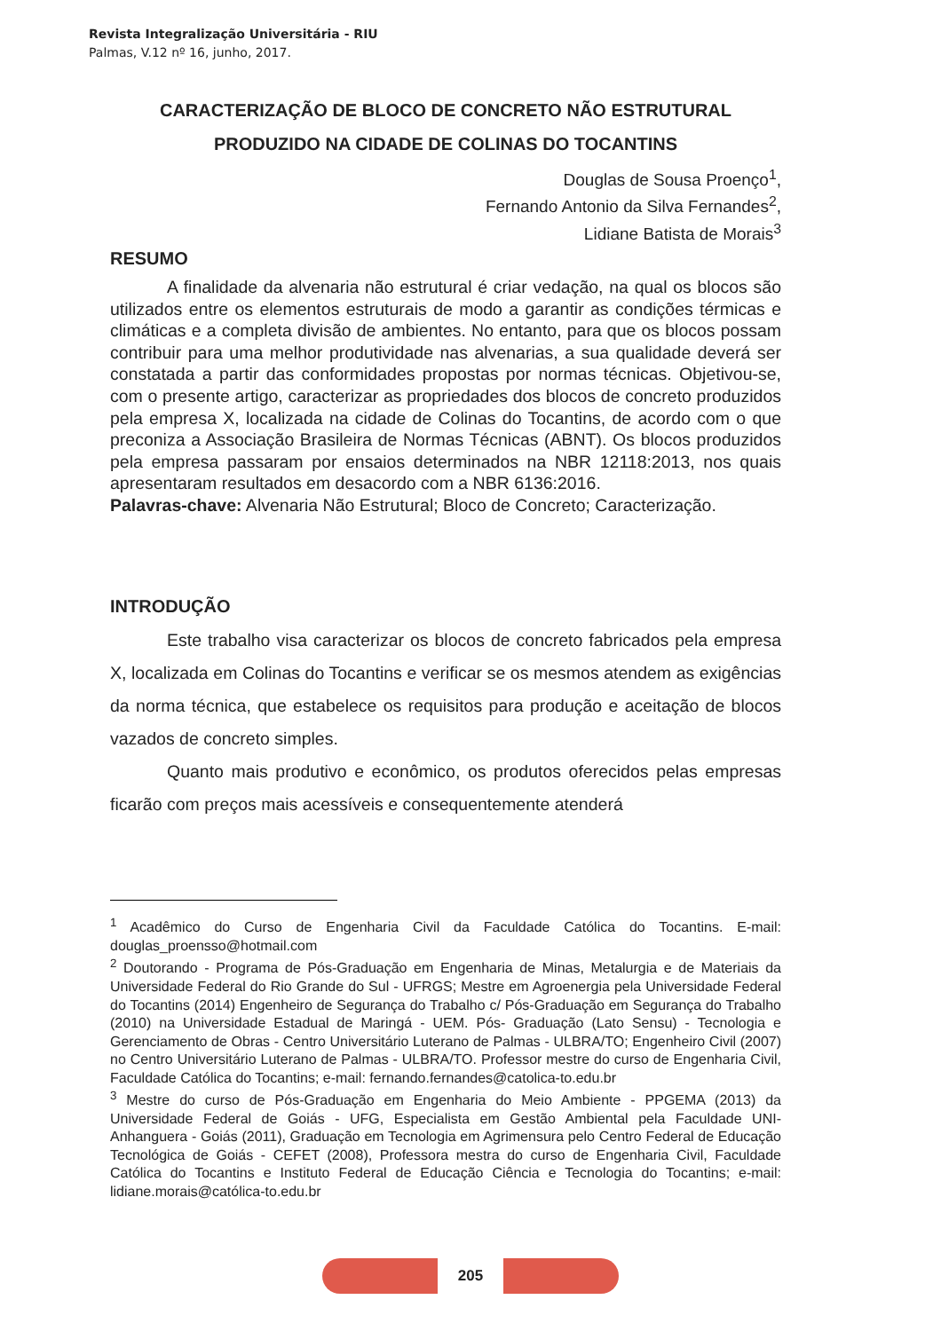Revista Integralização Universitária - RIU
Palmas, V.12 nº 16, junho, 2017.
CARACTERIZAÇÃO DE BLOCO DE CONCRETO NÃO ESTRUTURAL
PRODUZIDO NA CIDADE DE COLINAS DO TOCANTINS
Douglas de Sousa Proenço<sup>1</sup>,
Fernando Antonio da Silva Fernandes<sup>2</sup>,
Lidiane Batista de Morais<sup>3</sup>
RESUMO
A finalidade da alvenaria não estrutural é criar vedação, na qual os blocos são utilizados entre os elementos estruturais de modo a garantir as condições térmicas e climáticas e a completa divisão de ambientes. No entanto, para que os blocos possam contribuir para uma melhor produtividade nas alvenarias, a sua qualidade deverá ser constatada a partir das conformidades propostas por normas técnicas. Objetivou-se, com o presente artigo, caracterizar as propriedades dos blocos de concreto produzidos pela empresa X, localizada na cidade de Colinas do Tocantins, de acordo com o que preconiza a Associação Brasileira de Normas Técnicas (ABNT). Os blocos produzidos pela empresa passaram por ensaios determinados na NBR 12118:2013, nos quais apresentaram resultados em desacordo com a NBR 6136:2016.
Palavras-chave: Alvenaria Não Estrutural; Bloco de Concreto; Caracterização.
INTRODUÇÃO
Este trabalho visa caracterizar os blocos de concreto fabricados pela empresa X, localizada em Colinas do Tocantins e verificar se os mesmos atendem as exigências da norma técnica, que estabelece os requisitos para produção e aceitação de blocos vazados de concreto simples.
Quanto mais produtivo e econômico, os produtos oferecidos pelas empresas ficarão com preços mais acessíveis e consequentemente atenderá
<sup>1</sup> Acadêmico do Curso de Engenharia Civil da Faculdade Católica do Tocantins. E-mail: douglas_proensso@hotmail.com
<sup>2</sup> Doutorando - Programa de Pós-Graduação em Engenharia de Minas, Metalurgia e de Materiais da Universidade Federal do Rio Grande do Sul - UFRGS; Mestre em Agroenergia pela Universidade Federal do Tocantins (2014) Engenheiro de Segurança do Trabalho c/ Pós-Graduação em Segurança do Trabalho (2010) na Universidade Estadual de Maringá - UEM. Pós- Graduação (Lato Sensu) - Tecnologia e Gerenciamento de Obras - Centro Universitário Luterano de Palmas - ULBRA/TO; Engenheiro Civil (2007) no Centro Universitário Luterano de Palmas - ULBRA/TO. Professor mestre do curso de Engenharia Civil, Faculdade Católica do Tocantins; e-mail: fernando.fernandes@catolica-to.edu.br
<sup>3</sup> Mestre do curso de Pós-Graduação em Engenharia do Meio Ambiente - PPGEMA (2013) da Universidade Federal de Goiás - UFG, Especialista em Gestão Ambiental pela Faculdade UNI-Anhanguera - Goiás (2011), Graduação em Tecnologia em Agrimensura pelo Centro Federal de Educação Tecnológica de Goiás - CEFET (2008), Professora mestra do curso de Engenharia Civil, Faculdade Católica do Tocantins e Instituto Federal de Educação Ciência e Tecnologia do Tocantins; e-mail: lidiane.morais@católica-to.edu.br
205